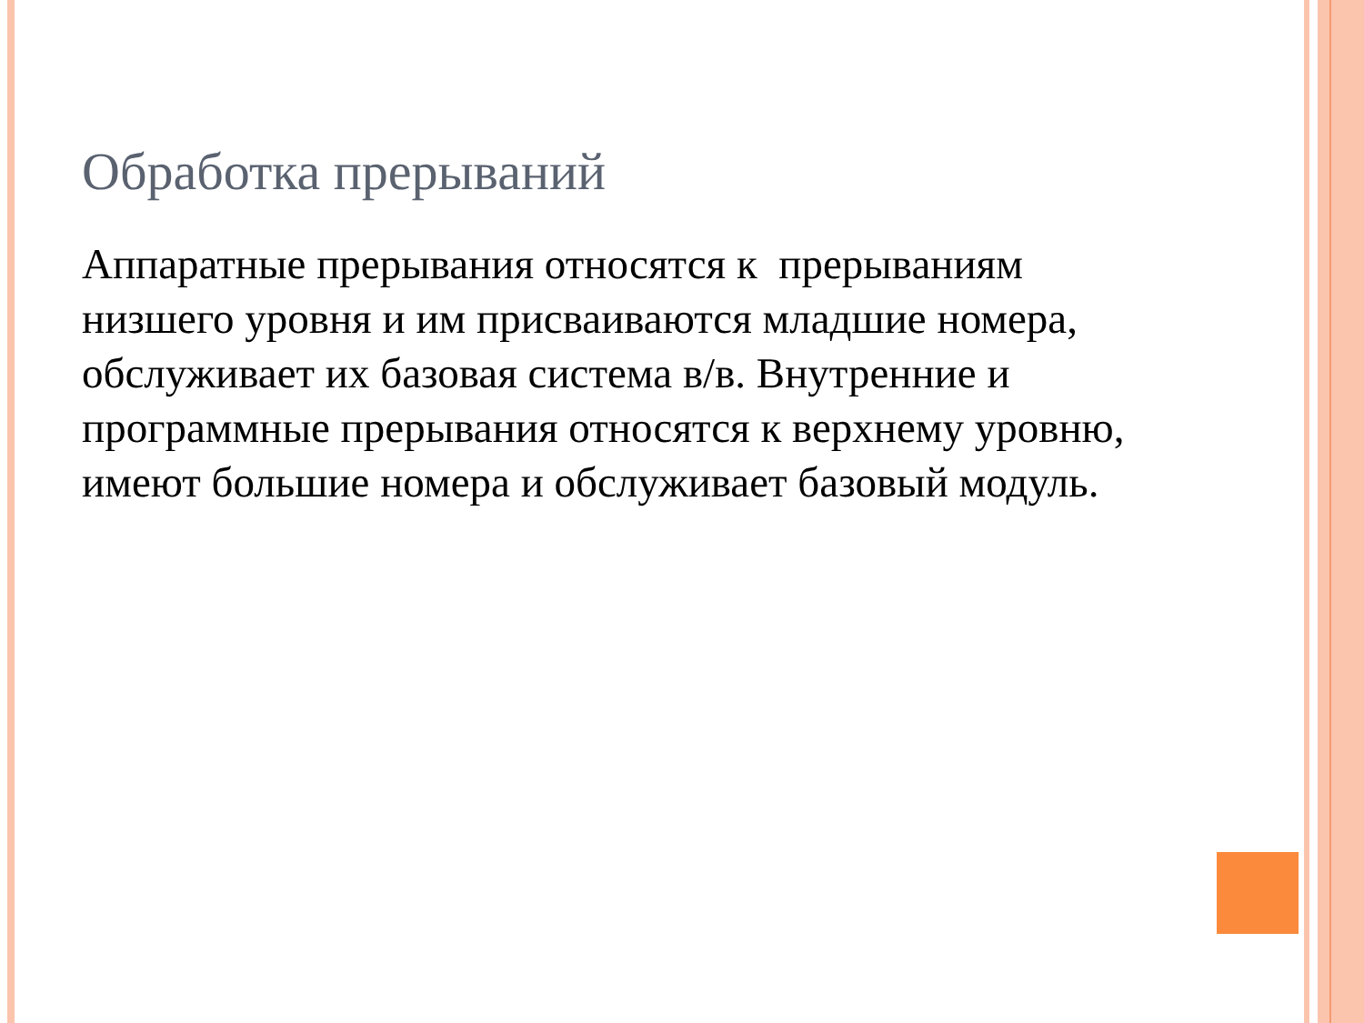Обработка прерываний
Аппаратные прерывания относятся к прерываниям низшего уровня и им присваиваются младшие номера, обслуживает их базовая система в/в. Внутренние и программные прерывания относятся к верхнему уровню, имеют большие номера и обслуживает базовый модуль.